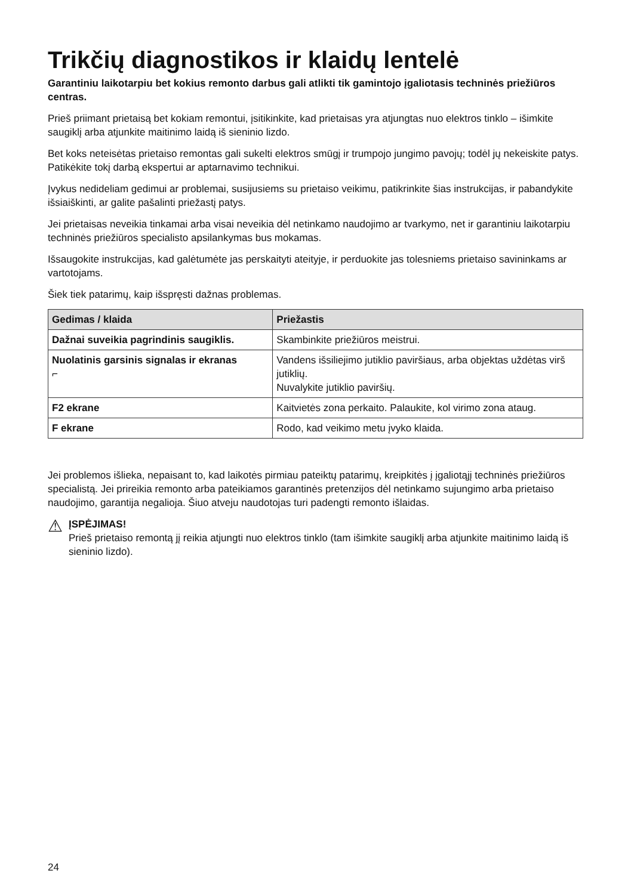Trikčių diagnostikos ir klaidų lentelė
Garantiniu laikotarpiu bet kokius remonto darbus gali atlikti tik gamintojo įgaliotasis techninės priežiūros centras.
Prieš priimant prietaisą bet kokiam remontui, įsitikinkite, kad prietaisas yra atjungtas nuo elektros tinklo – išimkite saugiklį arba atjunkite maitinimo laidą iš sieninio lizdo.
Bet koks neteisėtas prietaiso remontas gali sukelti elektros smūgį ir trumpojo jungimo pavojų; todėl jų nekeiskite patys. Patikėkite tokį darbą ekspertui ar aptarnavimo technikui.
Įvykus nedideliam gedimui ar problemai, susijusiems su prietaiso veikimu, patikrinkite šias instrukcijas, ir pabandykite išsiaiškinti, ar galite pašalinti priežastį patys.
Jei prietaisas neveikia tinkamai arba visai neveikia dėl netinkamo naudojimo ar tvarkymo, net ir garantiniu laikotarpiu techninės priežiūros specialisto apsilankymas bus mokamas.
Išsaugokite instrukcijas, kad galėtumėte jas perskaityti ateityje, ir perduokite jas tolesniems prietaiso savininkams ar vartotojams.
Šiek tiek patarimų, kaip išspręsti dažnas problemas.
| Gedimas / klaida | Priežastis |
| --- | --- |
| Dažnai suveikia pagrindinis saugiklis. | Skambinkite priežiūros meistrui. |
| Nuolatinis garsinis signalas ir ekranas ⌐ | Vandens išsiliejimo jutiklio paviršiaus, arba objektas uždėtas virš jutiklių. Nuvalykite jutiklio paviršių. |
| F2 ekrane | Kaitvietės zona perkaito. Palaukite, kol virimo zona ataug. |
| F ekrane | Rodo, kad veikimo metu įvyko klaida. |
Jei problemos išlieka, nepaisant to, kad laikotės pirmiau pateiktų patarimų, kreipkitės į įgaliotąjį techninės priežiūros specialistą. Jei prireikia remonto arba pateikiamos garantinės pretenzijos dėl netinkamo sujungimo arba prietaiso naudojimo, garantija negalioja. Šiuo atveju naudotojas turi padengti remonto išlaidas.
⚠
ĮSPĖJIMAS!
Prieš prietaiso remontą jį reikia atjungti nuo elektros tinklo (tam išimkite saugiklį arba atjunkite maitinimo laidą iš sieninio lizdo).
24